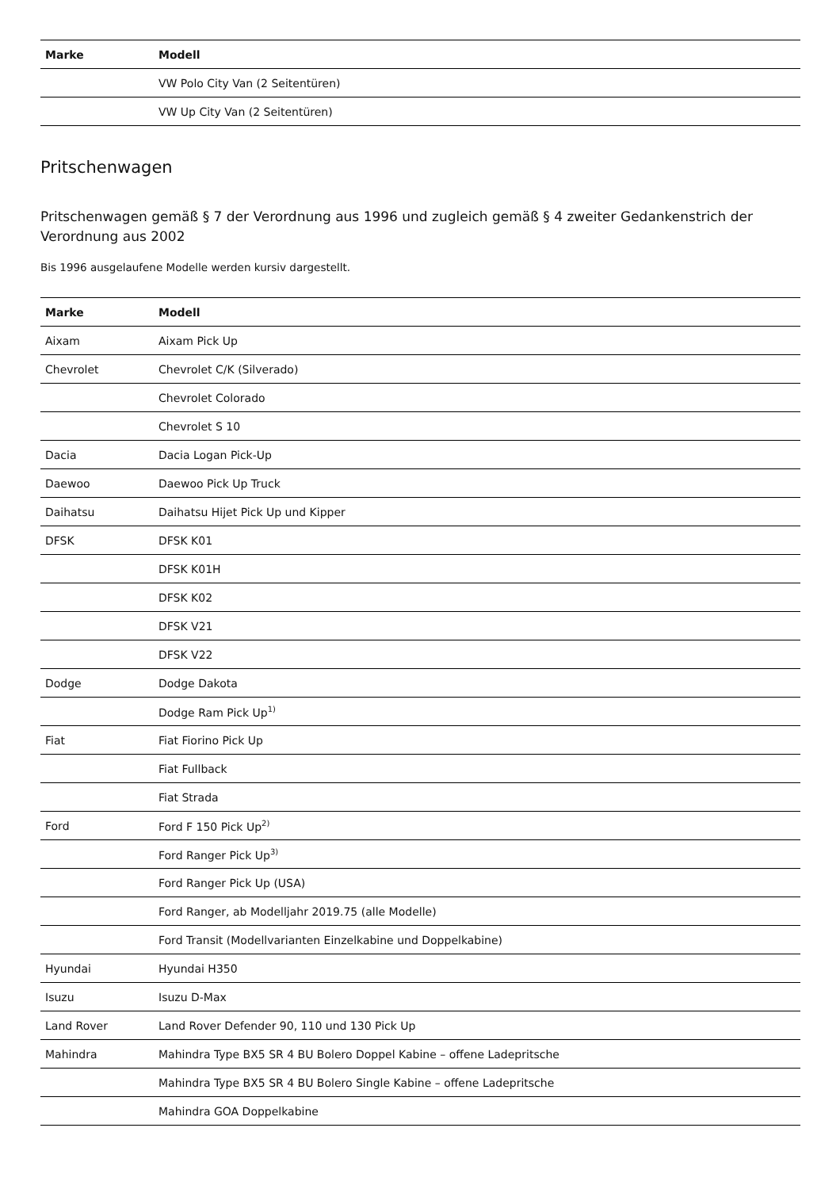| Marke | Modell |
| --- | --- |
| | VW Polo City Van (2 Seitentüren) |
| | VW Up City Van (2 Seitentüren) |
Pritschenwagen
Pritschenwagen gemäß § 7 der Verordnung aus 1996 und zugleich gemäß § 4 zweiter Gedankenstrich der Verordnung aus 2002
Bis 1996 ausgelaufene Modelle werden kursiv dargestellt.
| Marke | Modell |
| --- | --- |
| Aixam | Aixam Pick Up |
| Chevrolet | Chevrolet C/K (Silverado) |
| | Chevrolet Colorado |
| | Chevrolet S 10 |
| Dacia | Dacia Logan Pick-Up |
| Daewoo | Daewoo Pick Up Truck |
| Daihatsu | Daihatsu Hijet Pick Up und Kipper |
| DFSK | DFSK K01 |
| | DFSK K01H |
| | DFSK K02 |
| | DFSK V21 |
| | DFSK V22 |
| Dodge | Dodge Dakota |
| | Dodge Ram Pick Up<sup>1)</sup> |
| Fiat | Fiat Fiorino Pick Up |
| | Fiat Fullback |
| | Fiat Strada |
| Ford | Ford F 150 Pick Up<sup>2)</sup> |
| | Ford Ranger Pick Up<sup>3)</sup> |
| | Ford Ranger Pick Up (USA) |
| | Ford Ranger, ab Modelljahr 2019.75 (alle Modelle) |
| | Ford Transit (Modellvarianten Einzelkabine und Doppelkabine) |
| Hyundai | Hyundai H350 |
| Isuzu | Isuzu D-Max |
| Land Rover | Land Rover Defender 90, 110 und 130 Pick Up |
| Mahindra | Mahindra Type BX5 SR 4 BU Bolero Doppel Kabine – offene Ladepritsche |
| | Mahindra Type BX5 SR 4 BU Bolero Single Kabine – offene Ladepritsche |
| | Mahindra GOA Doppelkabine |